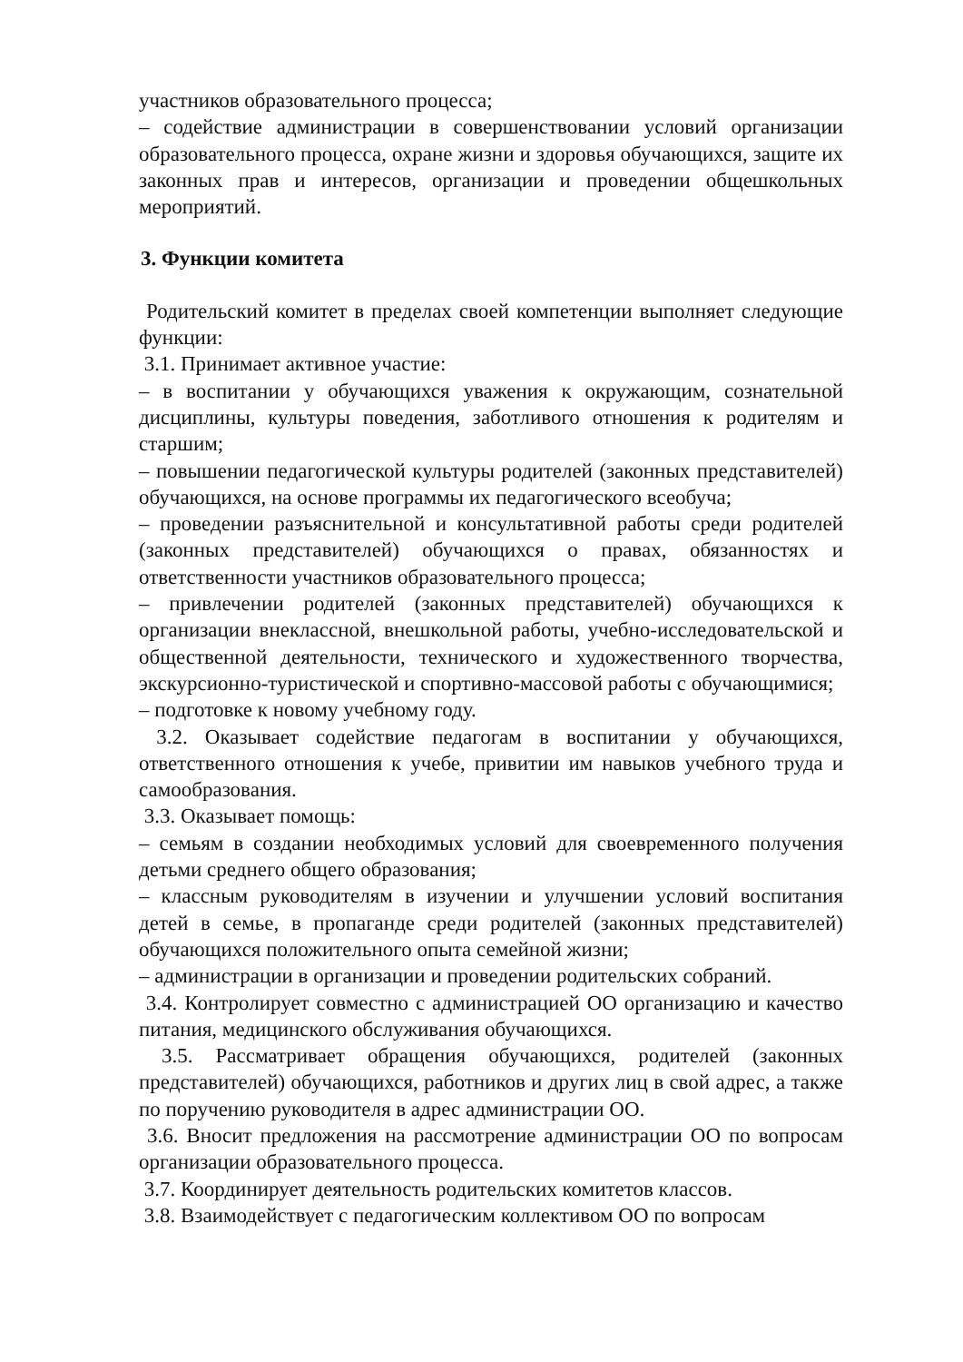участников образовательного процесса;
– содействие администрации в совершенствовании условий организации образовательного процесса, охране жизни и здоровья обучающихся, защите их законных прав и интересов, организации и проведении общешкольных мероприятий.
3. Функции комитета
Родительский комитет в пределах своей компетенции выполняет следующие функции:
3.1. Принимает активное участие:
– в воспитании у обучающихся уважения к окружающим, сознательной дисциплины, культуры поведения, заботливого отношения к родителям и старшим;
– повышении педагогической культуры родителей (законных представителей) обучающихся, на основе программы их педагогического всеобуча;
– проведении разъяснительной и консультативной работы среди родителей (законных представителей) обучающихся о правах, обязанностях и ответственности участников образовательного процесса;
– привлечении родителей (законных представителей) обучающихся к организации внеклассной, внешкольной работы, учебно-исследовательской и общественной деятельности, технического и художественного творчества, экскурсионно-туристической и спортивно-массовой работы с обучающимися;
– подготовке к новому учебному году.
3.2. Оказывает содействие педагогам в воспитании у обучающихся, ответственного отношения к учебе, привитии им навыков учебного труда и самообразования.
3.3. Оказывает помощь:
– семьям в создании необходимых условий для своевременного получения детьми среднего общего образования;
– классным руководителям в изучении и улучшении условий воспитания детей в семье, в пропаганде среди родителей (законных представителей) обучающихся положительного опыта семейной жизни;
– администрации в организации и проведении родительских собраний.
3.4. Контролирует совместно с администрацией ОО организацию и качество питания, медицинского обслуживания обучающихся.
3.5. Рассматривает обращения обучающихся, родителей (законных представителей) обучающихся, работников и других лиц в свой адрес, а также по поручению руководителя в адрес администрации ОО.
3.6. Вносит предложения на рассмотрение администрации ОО по вопросам организации образовательного процесса.
3.7. Координирует деятельность родительских комитетов классов.
3.8. Взаимодействует с педагогическим коллективом ОО по вопросам